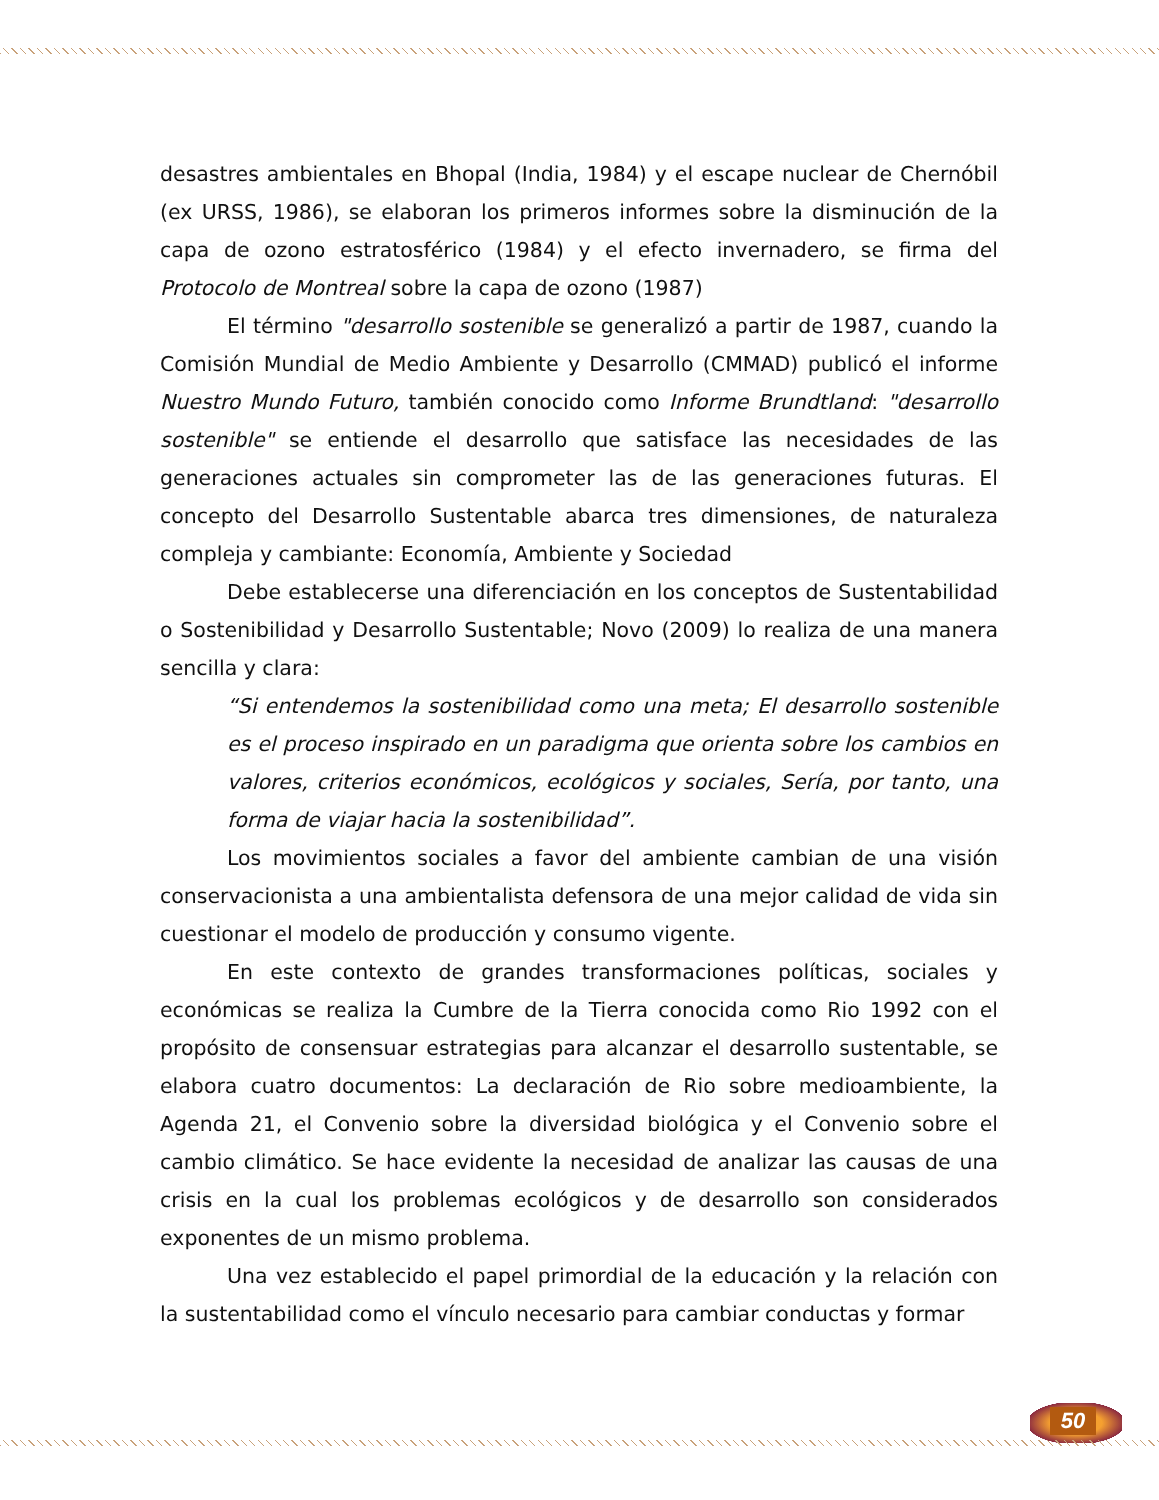desastres ambientales en Bhopal (India, 1984) y el escape nuclear de Chernóbil (ex URSS, 1986), se elaboran los primeros informes sobre la disminución de la capa de ozono estratosférico (1984) y el efecto invernadero, se firma del Protocolo de Montreal sobre la capa de ozono (1987)
El término "desarrollo sostenible se generalizó a partir de 1987, cuando la Comisión Mundial de Medio Ambiente y Desarrollo (CMMAD) publicó el informe Nuestro Mundo Futuro, también conocido como Informe Brundtland: "desarrollo sostenible" se entiende el desarrollo que satisface las necesidades de las generaciones actuales sin comprometer las de las generaciones futuras. El concepto del Desarrollo Sustentable abarca tres dimensiones, de naturaleza compleja y cambiante: Economía, Ambiente y Sociedad
Debe establecerse una diferenciación en los conceptos de Sustentabilidad o Sostenibilidad y Desarrollo Sustentable; Novo (2009) lo realiza de una manera sencilla y clara:
“Si entendemos la sostenibilidad como una meta; El desarrollo sostenible es el proceso inspirado en un paradigma que orienta sobre los cambios en valores, criterios económicos, ecológicos y sociales, Sería, por tanto, una forma de viajar hacia la sostenibilidad”.
Los movimientos sociales a favor del ambiente cambian de una visión conservacionista a una ambientalista defensora de una mejor calidad de vida sin cuestionar el modelo de producción y consumo vigente.
En este contexto de grandes transformaciones políticas, sociales y económicas se realiza la Cumbre de la Tierra conocida como Rio 1992 con el propósito de consensuar estrategias para alcanzar el desarrollo sustentable, se elabora cuatro documentos: La declaración de Rio sobre medioambiente, la Agenda 21, el Convenio sobre la diversidad biológica y el Convenio sobre el cambio climático. Se hace evidente la necesidad de analizar las causas de una crisis en la cual los problemas ecológicos y de desarrollo son considerados exponentes de un mismo problema.
Una vez establecido el papel primordial de la educación y la relación con la sustentabilidad como el vínculo necesario para cambiar conductas y formar
50